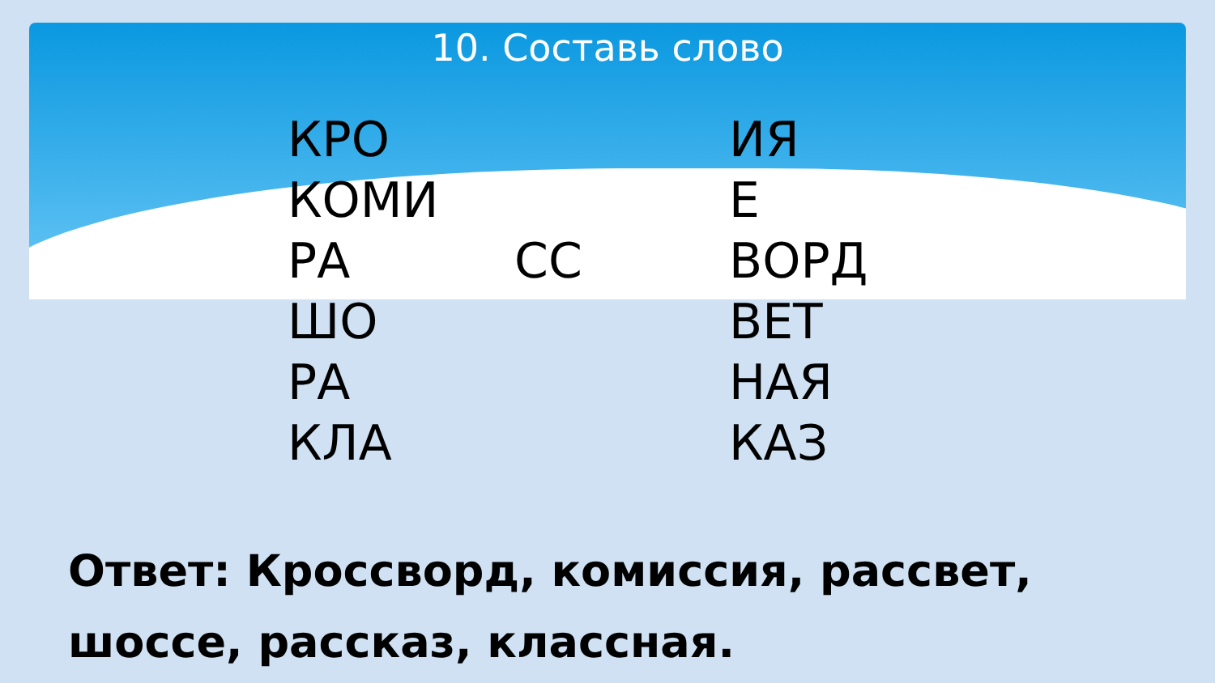10. Составь слово
| КРО | | ИЯ |
| КОМИ | | Е |
| РА | СС | ВОРД |
| ШО | | ВЕТ |
| РА | | НАЯ |
| КЛА | | КАЗ |
Ответ: Кроссворд, комиссия, рассвет,
шоссе, рассказ, классная.